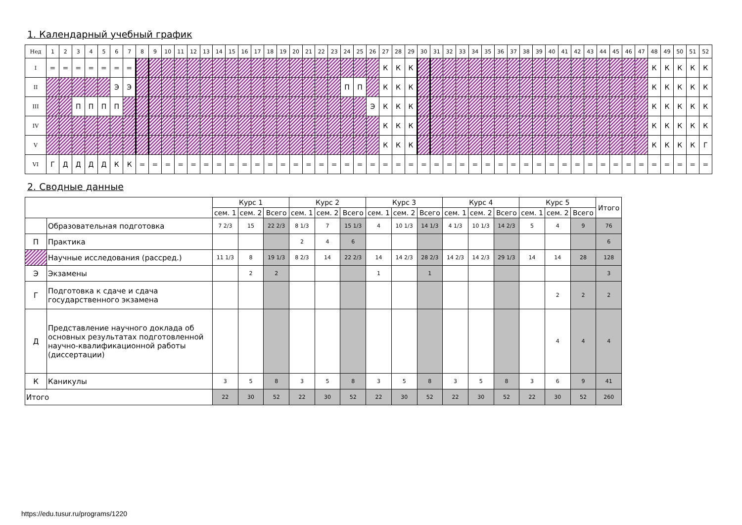1. Календарный учебный график
| Нед | 1 | 2 | 3 | 4 | 5 | 6 | 7 | 8 | 9 | 10 | 11 | 12 | 13 | 14 | 15 | 16 | 17 | 18 | 19 | 20 | 21 | 22 | 23 | 24 | 25 | 26 | 27 | 28 | 29 | 30 | 31 | 32 | 33 | 34 | 35 | 36 | 37 | 38 | 39 | 40 | 41 | 42 | 43 | 44 | 45 | 46 | 47 | 48 | 49 | 50 | 51 | 52 |
| I | = | = | = | = | = | = | = | | | | | | | | | | | | | | | | | | | | К | К | К | | | | | | | | | | | | | | | | | | | К | К | К | К | К |
| II | | | | | | Э | Э | | | | | | | | | | | | | | | | | П | П | | К | К | К | | | | | | | | | | | | | | | | | | | К | К | К | К | К |
| III | | | П | П | П | П | | | | | | | | | | | | | | | | | | | | Э | К | К | К | | | | | | | | | | | | | | | | | | | К | К | К | К | К |
| IV | | | | | | | | | | | | | | | | | | | | | | | | | | | К | К | К | | | | | | | | | | | | | | | | | | | К | К | К | К | К |
| V | | | | | | | | | | | | | | | | | | | | | | | | | | | К | К | К | | | | | | | | | | | | | | | | | | | К | К | К | К | Г |
| VI | Г | Д | Д | Д | Д | К | К | = | = | = | = | = | = | = | = | = | = | = | = | = | = | = | = | = | = | = | = | = | = | = | = | = | = | = | = | = | = | = | = | = | = | = | = | = | = | = | = | = | = | = | = | = |
2. Сводные данные
| | | Курс 1 | | | Курс 2 | | | Курс 3 | | | Курс 4 | | | Курс 5 | | | Итого |
| --- | --- | --- | --- | --- | --- | --- | --- | --- | --- | --- | --- | --- | --- | --- | --- | --- | --- |
| | | сем. 1 | сем. 2 | Всего | сем. 1 | сем. 2 | Всего | сем. 1 | сем. 2 | Всего | сем. 1 | сем. 2 | Всего | сем. 1 | сем. 2 | Всего | |
| | Образовательная подготовка | 7 2/3 | 15 | 22 2/3 | 8 1/3 | 7 | 15 1/3 | 4 | 10 1/3 | 14 1/3 | 4 1/3 | 10 1/3 | 14 2/3 | 5 | 4 | 9 | 76 |
| П | Практика | | | | 2 | 4 | 6 | | | | | | | | | | 6 |
| | Научные исследования (рассред.) | 11 1/3 | 8 | 19 1/3 | 8 2/3 | 14 | 22 2/3 | 14 | 14 2/3 | 28 2/3 | 14 2/3 | 14 2/3 | 29 1/3 | 14 | 14 | 28 | 128 |
| Э | Экзамены | | 2 | 2 | | | | 1 | | 1 | | | | | | | 3 |
| Г | Подготовка к сдаче и сдача государственного экзамена | | | | | | | | | | | | | | 2 | 2 | 2 |
| Д | Представление научного доклада об основных результатах подготовленной научно-квалификационной работы (диссертации) | | | | | | | | | | | | | | 4 | 4 | 4 |
| К | Каникулы | 3 | 5 | 8 | 3 | 5 | 8 | 3 | 5 | 8 | 3 | 5 | 8 | 3 | 6 | 9 | 41 |
| Итого | | 22 | 30 | 52 | 22 | 30 | 52 | 22 | 30 | 52 | 22 | 30 | 52 | 22 | 30 | 52 | 260 |
https://edu.tusur.ru/programs/1220